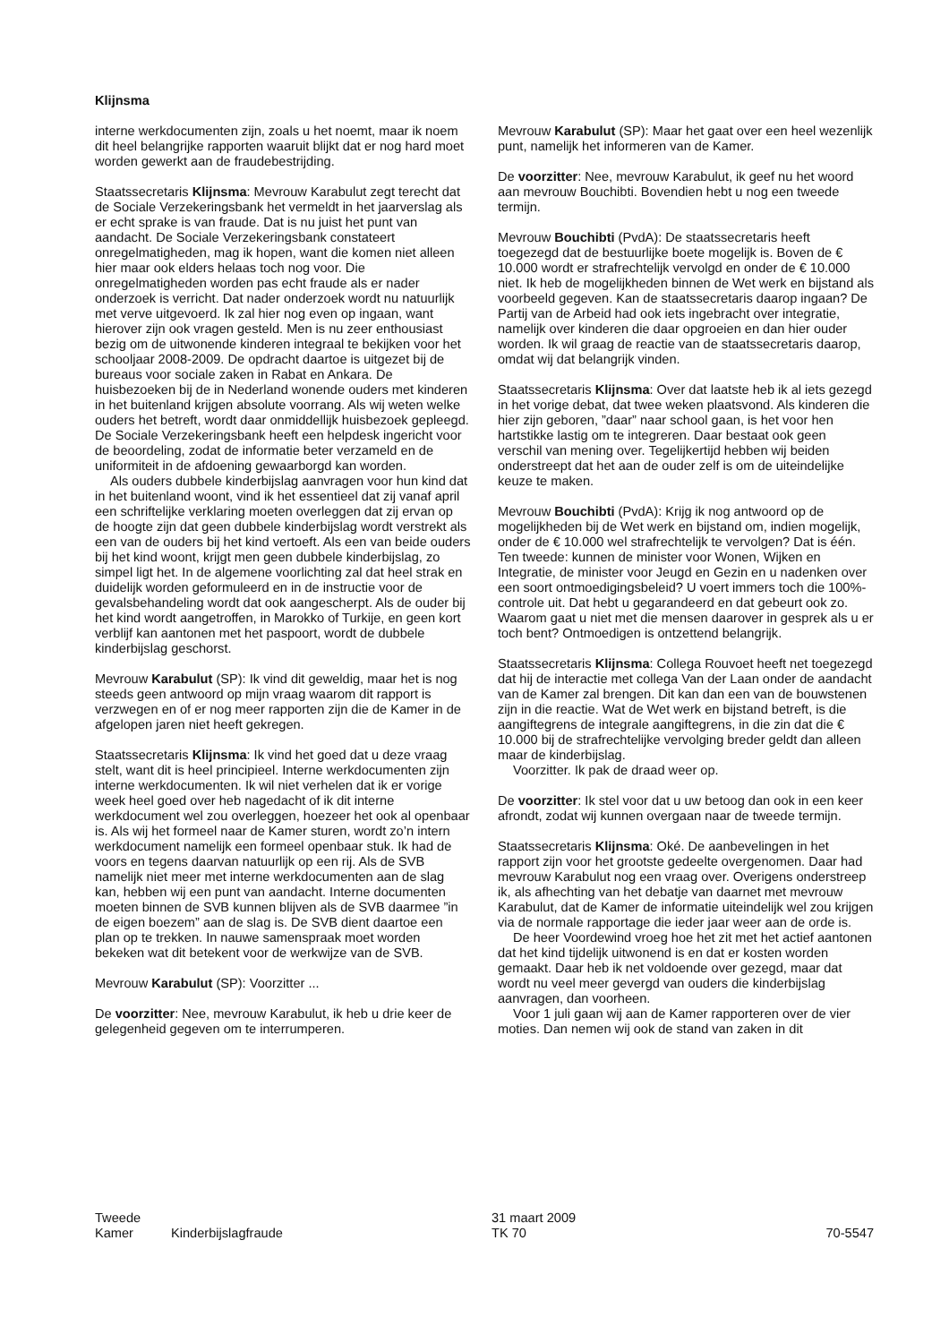Klijnsma
interne werkdocumenten zijn, zoals u het noemt, maar ik noem dit heel belangrijke rapporten waaruit blijkt dat er nog hard moet worden gewerkt aan de fraudebestrijding.
Staatssecretaris Klijnsma: Mevrouw Karabulut zegt terecht dat de Sociale Verzekeringsbank het vermeldt in het jaarverslag als er echt sprake is van fraude. Dat is nu juist het punt van aandacht. De Sociale Verzekeringsbank constateert onregelmatigheden, mag ik hopen, want die komen niet alleen hier maar ook elders helaas toch nog voor. Die onregelmatigheden worden pas echt fraude als er nader onderzoek is verricht. Dat nader onderzoek wordt nu natuurlijk met verve uitgevoerd. Ik zal hier nog even op ingaan, want hierover zijn ook vragen gesteld. Men is nu zeer enthousiast bezig om de uitwonende kinderen integraal te bekijken voor het schooljaar 2008-2009. De opdracht daartoe is uitgezet bij de bureaus voor sociale zaken in Rabat en Ankara. De huisbezoeken bij de in Nederland wonende ouders met kinderen in het buitenland krijgen absolute voorrang. Als wij weten welke ouders het betreft, wordt daar onmiddellijk huisbezoek gepleegd. De Sociale Verzekeringsbank heeft een helpdesk ingericht voor de beoordeling, zodat de informatie beter verzameld en de uniformiteit in de afdoening gewaarborgd kan worden.
Als ouders dubbele kinderbijslag aanvragen voor hun kind dat in het buitenland woont, vind ik het essentieel dat zij vanaf april een schriftelijke verklaring moeten overleggen dat zij ervan op de hoogte zijn dat geen dubbele kinderbijslag wordt verstrekt als een van de ouders bij het kind vertoeft. Als een van beide ouders bij het kind woont, krijgt men geen dubbele kinderbijslag, zo simpel ligt het. In de algemene voorlichting zal dat heel strak en duidelijk worden geformuleerd en in de instructie voor de gevalsbehandeling wordt dat ook aangescherpt. Als de ouder bij het kind wordt aangetroffen, in Marokko of Turkije, en geen kort verblijf kan aantonen met het paspoort, wordt de dubbele kinderbijslag geschorst.
Mevrouw Karabulut (SP): Ik vind dit geweldig, maar het is nog steeds geen antwoord op mijn vraag waarom dit rapport is verzwegen en of er nog meer rapporten zijn die de Kamer in de afgelopen jaren niet heeft gekregen.
Staatssecretaris Klijnsma: Ik vind het goed dat u deze vraag stelt, want dit is heel principieel. Interne werkdocumenten zijn interne werkdocumenten. Ik wil niet verhelen dat ik er vorige week heel goed over heb nagedacht of ik dit interne werkdocument wel zou overleggen, hoezeer het ook al openbaar is. Als wij het formeel naar de Kamer sturen, wordt zo’n intern werkdocument namelijk een formeel openbaar stuk. Ik had de voors en tegens daarvan natuurlijk op een rij. Als de SVB namelijk niet meer met interne werkdocumenten aan de slag kan, hebben wij een punt van aandacht. Interne documenten moeten binnen de SVB kunnen blijven als de SVB daarmee ”in de eigen boezem” aan de slag is. De SVB dient daartoe een plan op te trekken. In nauwe samenspraak moet worden bekeken wat dit betekent voor de werkwijze van de SVB.
Mevrouw Karabulut (SP): Voorzitter ...
De voorzitter: Nee, mevrouw Karabulut, ik heb u drie keer de gelegenheid gegeven om te interrumperen.
Mevrouw Karabulut (SP): Maar het gaat over een heel wezenlijk punt, namelijk het informeren van de Kamer.
De voorzitter: Nee, mevrouw Karabulut, ik geef nu het woord aan mevrouw Bouchibti. Bovendien hebt u nog een tweede termijn.
Mevrouw Bouchibti (PvdA): De staatssecretaris heeft toegezegd dat de bestuurlijke boete mogelijk is. Boven de € 10.000 wordt er strafrechtelijk vervolgd en onder de € 10.000 niet. Ik heb de mogelijkheden binnen de Wet werk en bijstand als voorbeeld gegeven. Kan de staatssecretaris daarop ingaan? De Partij van de Arbeid had ook iets ingebracht over integratie, namelijk over kinderen die daar opgroeien en dan hier ouder worden. Ik wil graag de reactie van de staatssecretaris daarop, omdat wij dat belangrijk vinden.
Staatssecretaris Klijnsma: Over dat laatste heb ik al iets gezegd in het vorige debat, dat twee weken plaatsvond. Als kinderen die hier zijn geboren, ”daar” naar school gaan, is het voor hen hartstikke lastig om te integreren. Daar bestaat ook geen verschil van mening over. Tegelijkertijd hebben wij beiden onderstreept dat het aan de ouder zelf is om de uiteindelijke keuze te maken.
Mevrouw Bouchibti (PvdA): Krijg ik nog antwoord op de mogelijkheden bij de Wet werk en bijstand om, indien mogelijk, onder de € 10.000 wel strafrechtelijk te vervolgen? Dat is één. Ten tweede: kunnen de minister voor Wonen, Wijken en Integratie, de minister voor Jeugd en Gezin en u nadenken over een soort ontmoedigingsbeleid? U voert immers toch die 100%-controle uit. Dat hebt u gegarandeerd en dat gebeurt ook zo. Waarom gaat u niet met die mensen daarover in gesprek als u er toch bent? Ontmoedigen is ontzettend belangrijk.
Staatssecretaris Klijnsma: Collega Rouvoet heeft net toegezegd dat hij de interactie met collega Van der Laan onder de aandacht van de Kamer zal brengen. Dit kan dan een van de bouwstenen zijn in die reactie. Wat de Wet werk en bijstand betreft, is die aangiftegrens de integrale aangiftegrens, in die zin dat die € 10.000 bij de strafrechtelijke vervolging breder geldt dan alleen maar de kinderbijslag.
Voorzitter. Ik pak de draad weer op.
De voorzitter: Ik stel voor dat u uw betoog dan ook in een keer afrondt, zodat wij kunnen overgaan naar de tweede termijn.
Staatssecretaris Klijnsma: Oké. De aanbevelingen in het rapport zijn voor het grootste gedeelte overgenomen. Daar had mevrouw Karabulut nog een vraag over. Overigens onderstreep ik, als afhechting van het debatje van daarnet met mevrouw Karabulut, dat de Kamer de informatie uiteindelijk wel zou krijgen via de normale rapportage die ieder jaar weer aan de orde is.
De heer Voordewind vroeg hoe het zit met het actief aantonen dat het kind tijdelijk uitwonend is en dat er kosten worden gemaakt. Daar heb ik net voldoende over gezegd, maar dat wordt nu veel meer gevergd van ouders die kinderbijslag aanvragen, dan voorheen.
Voor 1 juli gaan wij aan de Kamer rapporteren over de vier moties. Dan nemen wij ook de stand van zaken in dit
Tweede Kamer
Kinderbijslagfraude
31 maart 2009
TK 70
70-5547